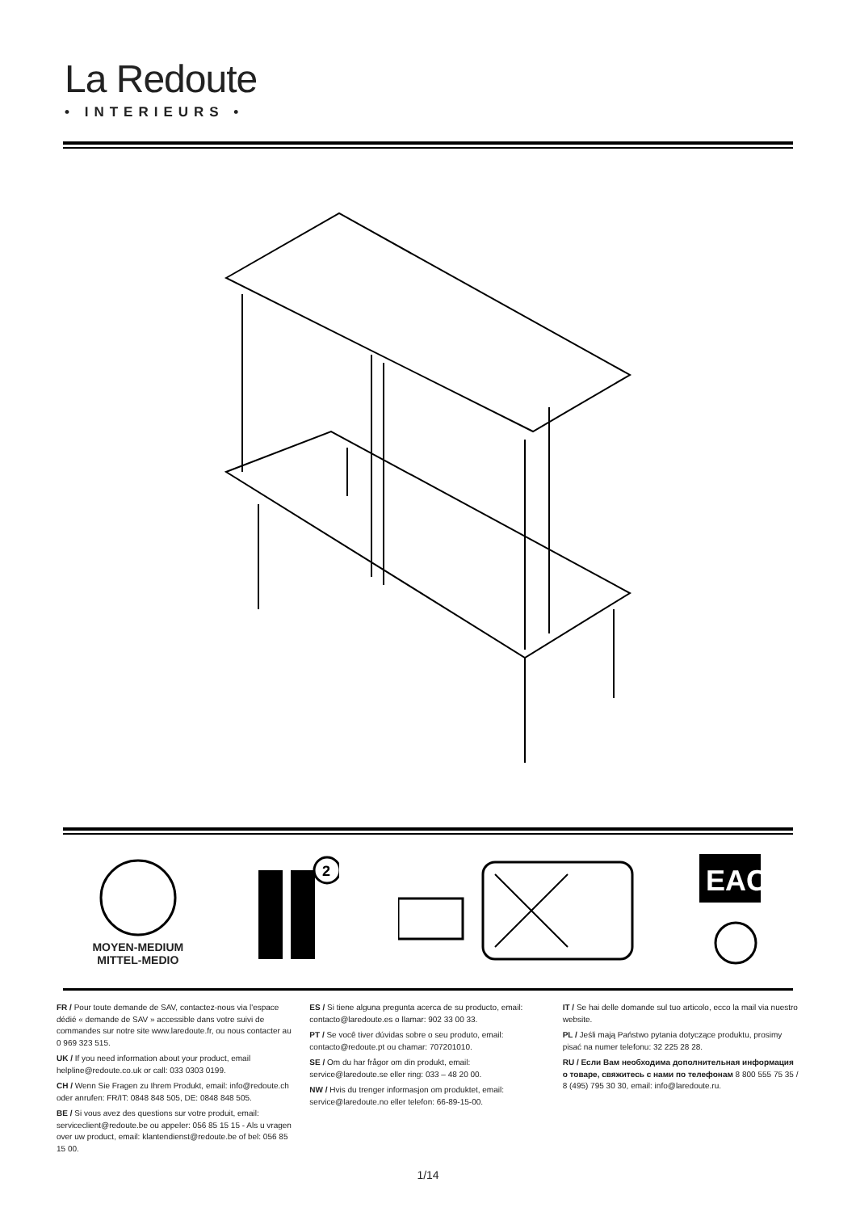La Redoute
• INTERIEURS •
MOYEN-MEDIUM
MITTEL-MEDIO
2
EAC
FR / Pour toute demande de SAV, contactez-nous via l'espace dédié « demande de SAV » accessible dans votre suivi de commandes sur notre site www.laredoute.fr, ou nous contacter au 0 969 323 515.
UK / If you need information about your product, email helpline@redoute.co.uk or call: 033 0303 0199.
CH / Wenn Sie Fragen zu Ihrem Produkt, email: info@redoute.ch oder anrufen: FR/IT: 0848 848 505, DE: 0848 848 505.
BE / Si vous avez des questions sur votre produit, email: serviceclient@redoute.be ou appeler: 056 85 15 15 - Als u vragen over uw product, email: klantendienst@redoute.be of bel: 056 85 15 00.
ES / Si tiene alguna pregunta acerca de su producto, email: contacto@laredoute.es o llamar: 902 33 00 33.
PT / Se você tiver dúvidas sobre o seu produto, email: contacto@redoute.pt ou chamar: 707201010.
SE / Om du har frågor om din produkt, email: service@laredoute.se eller ring: 033 – 48 20 00.
NW / Hvis du trenger informasjon om produktet, email: service@laredoute.no eller telefon: 66-89-15-00.
IT / Se hai delle domande sul tuo articolo, ecco la mail via nuestro website.
PL / Jeśli mają Państwo pytania dotyczące produktu, prosimy pisać na numer telefonu: 32 225 28 28.
RU / Если Вам необходима дополнительная информация о товаре, свяжитесь с нами по телефонам 8 800 555 75 35 / 8 (495) 795 30 30, email: info@laredoute.ru.
1/14